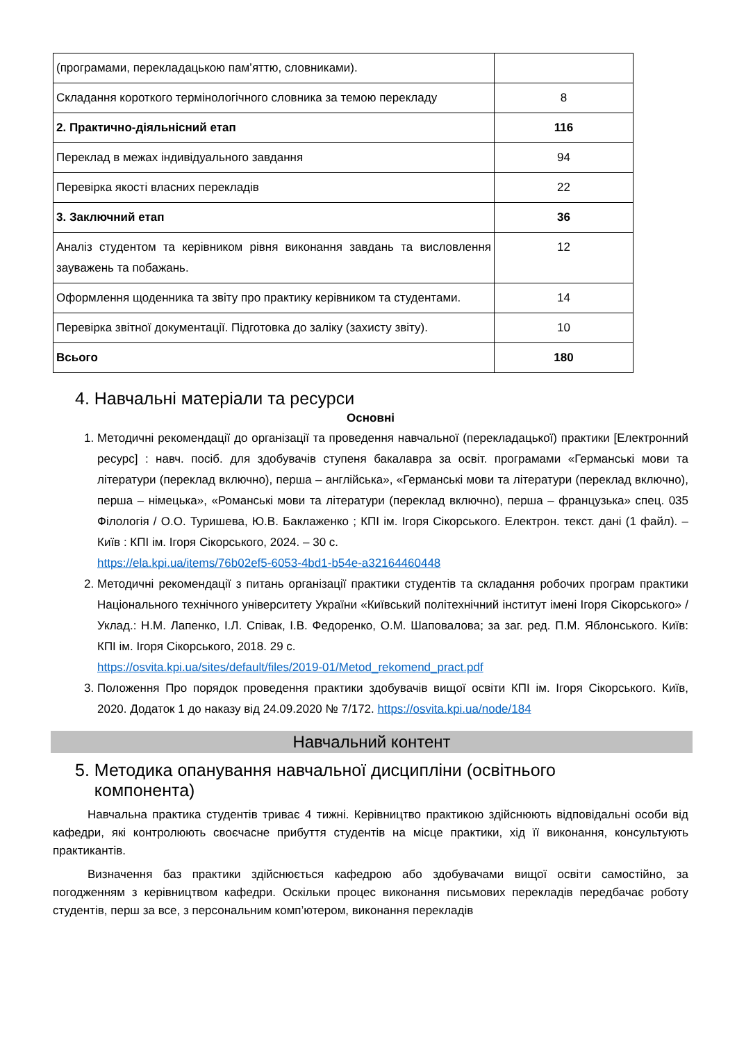| (програмами, перекладацькою пам’яттю, словниками). | |
| Складання короткого термінологічного словника за темою перекладу | 8 |
| 2. Практично-діяльнісний етап | 116 |
| Переклад в межах індивідуального завдання | 94 |
| Перевірка якості власних перекладів | 22 |
| 3. Заключний етап | 36 |
| Аналіз студентом та керівником рівня виконання завдань та висловлення зауважень та побажань. | 12 |
| Оформлення щоденника та звіту про практику керівником та студентами. | 14 |
| Перевірка звітної документації. Підготовка до заліку (захисту звіту). | 10 |
| Всього | 180 |
4. Навчальні матеріали та ресурси
Основні
1. Методичні рекомендації до організації та проведення навчальної (перекладацької) практики [Електронний ресурс] : навч. посіб. для здобувачів ступеня бакалавра за освіт. програмами «Германські мови та літератури (переклад включно), перша – англійська», «Германські мови та літератури (переклад включно), перша – німецька», «Романські мови та літератури (переклад включно), перша – французька» спец. 035 Філологія / О.О. Туришева, Ю.В. Баклаженко ; КПІ ім. Ігоря Сікорського. Електрон. текст. дані (1 файл). – Київ : КПІ ім. Ігоря Сікорського, 2024. – 30 с.
https://ela.kpi.ua/items/76b02ef5-6053-4bd1-b54e-a32164460448
2. Методичні рекомендації з питань організації практики студентів та складання робочих програм практики Національного технічного університету України «Київський політехнічний інститут імені Ігоря Сікорського» / Уклад.: Н.М. Лапенко, І.Л. Співак, І.В. Федоренко, О.М. Шаповалова; за заг. ред. П.М. Яблонського. Київ: КПІ ім. Ігоря Сікорського, 2018. 29 с.
https://osvita.kpi.ua/sites/default/files/2019-01/Metod_rekomend_pract.pdf
3. Положення Про порядок проведення практики здобувачів вищої освіти КПІ ім. Ігоря Сікорського. Київ, 2020. Додаток 1 до наказу від 24.09.2020 № 7/172. https://osvita.kpi.ua/node/184
Навчальний контент
5. Методика опанування навчальної дисципліни (освітнього
компонента)
Навчальна практика студентів триває 4 тижні. Керівництво практикою здійснюють відповідальні особи від кафедри, які контролюють своєчасне прибуття студентів на місце практики, хід її виконання, консультують практикантів.
Визначення баз практики здійснюється кафедрою або здобувачами вищої освіти самостійно, за погодженням з керівництвом кафедри. Оскільки процес виконання письмових перекладів передбачає роботу студентів, перш за все, з персональним комп’ютером, виконання перекладів